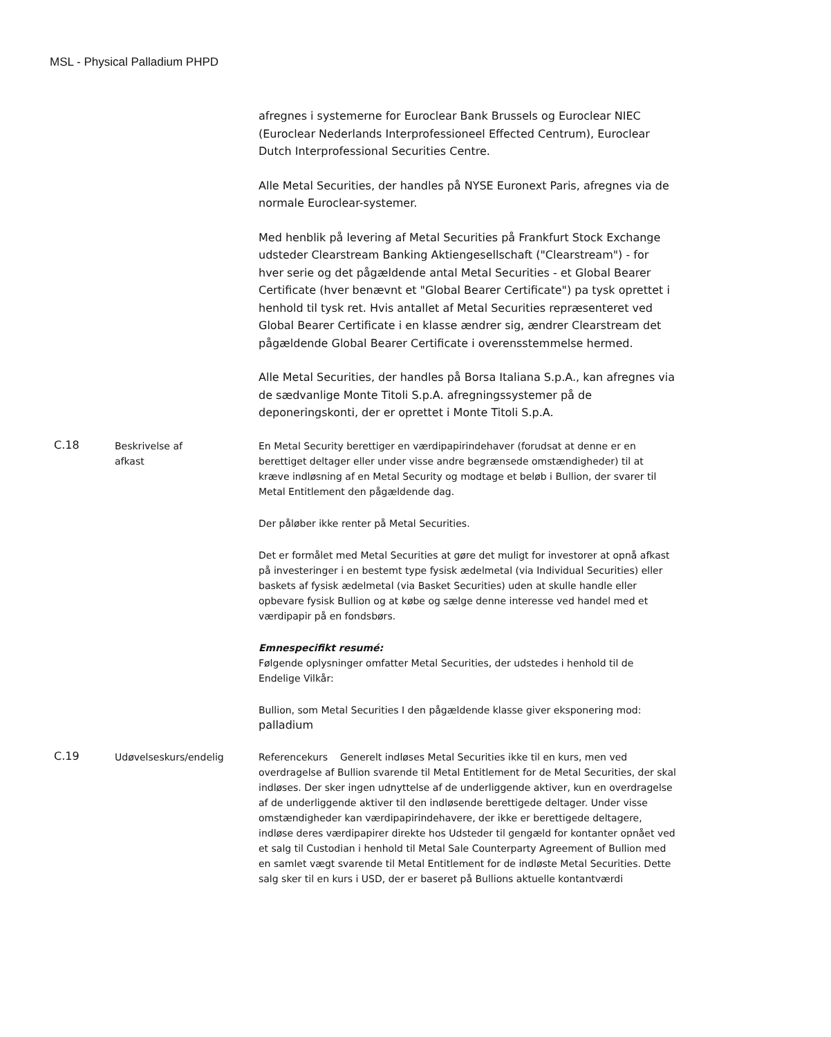MSL - Physical Palladium PHPD
| | | afregnes i systemerne for Euroclear Bank Brussels og Euroclear NIEC (Euroclear Nederlands Interprofessioneel Effected Centrum), Euroclear Dutch Interprofessional Securities Centre. Alle Metal Securities, der handles på NYSE Euronext Paris, afregnes via de normale Euroclear-systemer. Med henblik på levering af Metal Securities på Frankfurt Stock Exchange udsteder Clearstream Banking Aktiengesellschaft ("Clearstream") - for hver serie og det pågældende antal Metal Securities - et Global Bearer Certificate (hver benævnt et "Global Bearer Certificate") pa tysk oprettet i henhold til tysk ret. Hvis antallet af Metal Securities repræsenteret ved Global Bearer Certificate i en klasse ændrer sig, ændrer Clearstream det pågældende Global Bearer Certificate i overensstemmelse hermed. Alle Metal Securities, der handles på Borsa Italiana S.p.A., kan afregnes via de sædvanlige Monte Titoli S.p.A. afregningssystemer på de deponeringskonti, der er oprettet i Monte Titoli S.p.A. |
| C.18 | Beskrivelse af afkast | En Metal Security berettiger en værdipapirindehaver (forudsat at denne er en berettiget deltager eller under visse andre begrænsede omstændigheder) til at kræve indløsning af en Metal Security og modtage et beløb i Bullion, der svarer til Metal Entitlement den pågældende dag. Der påløber ikke renter på Metal Securities. Det er formålet med Metal Securities at gøre det muligt for investorer at opnå afkast på investeringer i en bestemt type fysisk ædelmetal (via Individual Securities) eller baskets af fysisk ædelmetal (via Basket Securities) uden at skulle handle eller opbevare fysisk Bullion og at købe og sælge denne interesse ved handel med et værdipapir på en fondsbørs. Emnespecifikt resumé: Følgende oplysninger omfatter Metal Securities, der udstedes i henhold til de Endelige Vilkår: Bullion, som Metal Securities I den pågældende klasse giver eksponering mod: palladium |
| C.19 | Udøvelseskurs/endelig | Referencekurs Generelt indløses Metal Securities ikke til en kurs, men ved overdragelse af Bullion svarende til Metal Entitlement for de Metal Securities, der skal indløses. Der sker ingen udnyttelse af de underliggende aktiver, kun en overdragelse af de underliggende aktiver til den indløsende berettigede deltager. Under visse omstændigheder kan værdipapirindehavere, der ikke er berettigede deltagere, indløse deres værdipapirer direkte hos Udsteder til gengæld for kontanter opnået ved et salg til Custodian i henhold til Metal Sale Counterparty Agreement of Bullion med en samlet vægt svarende til Metal Entitlement for de indløste Metal Securities. Dette salg sker til en kurs i USD, der er baseret på Bullions aktuelle kontantværdi |